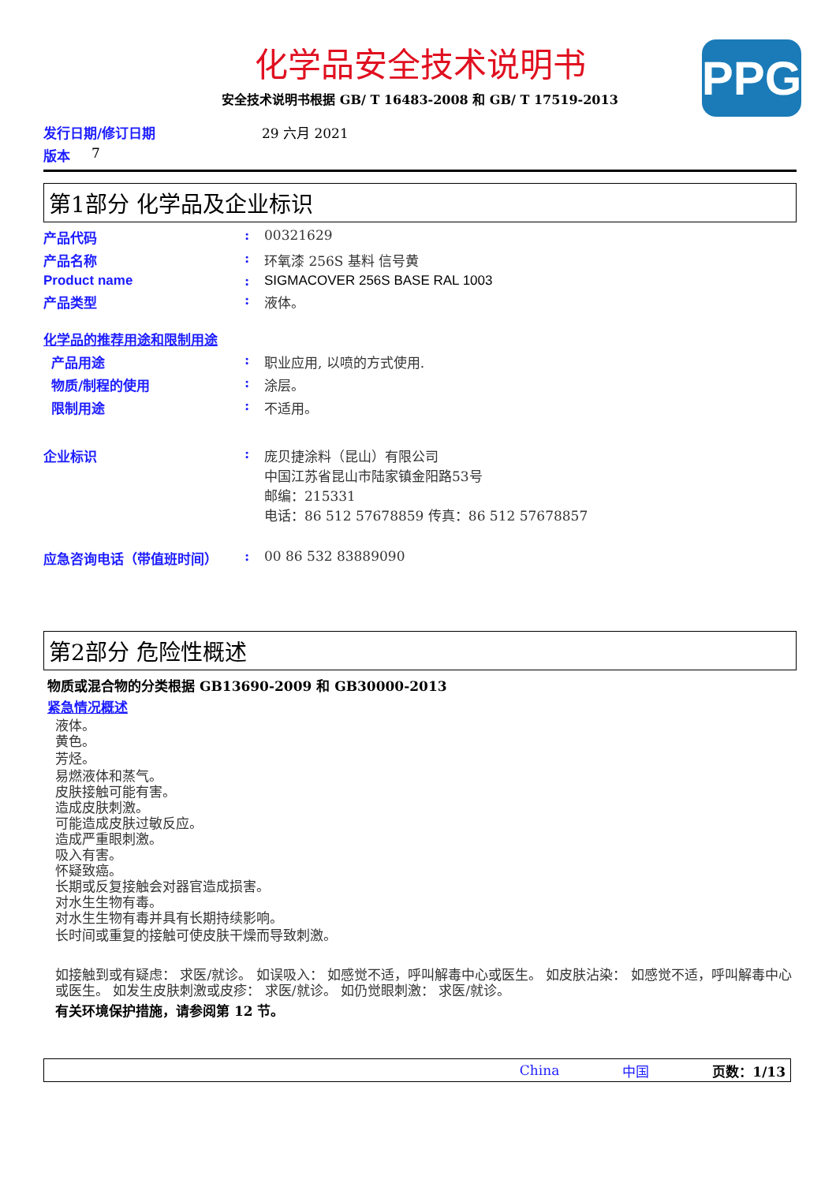PPG
化学品安全技术说明书
安全技术说明书根据 GB/ T 16483-2008 和 GB/ T 17519-2013
发行日期/修订日期 29 六月 2021
版本 7
第1部分 化学品及企业标识
产品代码: 00321629
产品名称: 环氧漆 256S 基料 信号黄
Product name: SIGMACOVER 256S BASE RAL 1003
产品类型: 液体。
化学品的推荐用途和限制用途
产品用途: 职业应用, 以喷的方式使用.
物质/制程的使用: 涂层。
限制用途: 不适用。
企业标识: 庞贝捷涂料（昆山）有限公司
中国江苏省昆山市陆家镇金阳路53号
邮编：215331
电话：86 512 57678859 传真：86 512 57678857
应急咨询电话（带值班时间）: 00 86 532 83889090
第2部分 危险性概述
物质或混合物的分类根据 GB13690-2009 和 GB30000-2013
紧急情况概述
液体。
黄色。
芳烃。
易燃液体和蒸气。
皮肤接触可能有害。
造成皮肤刺激。
可能造成皮肤过敏反应。
造成严重眼刺激。
吸入有害。
怀疑致癌。
长期或反复接触会对器官造成损害。
对水生生物有毒。
对水生生物有毒并具有长期持续影响。
长时间或重复的接触可使皮肤干燥而导致刺激。
如接触到或有疑虑： 求医/就诊。 如误吸入： 如感觉不适，呼叫解毒中心或医生。 如皮肤沾染： 如感觉不适，呼叫解毒中心或医生。 如发生皮肤刺激或皮疹： 求医/就诊。 如仍觉眼刺激： 求医/就诊。
有关环境保护措施，请参阅第 12 节。
China 中国 页数：1/13